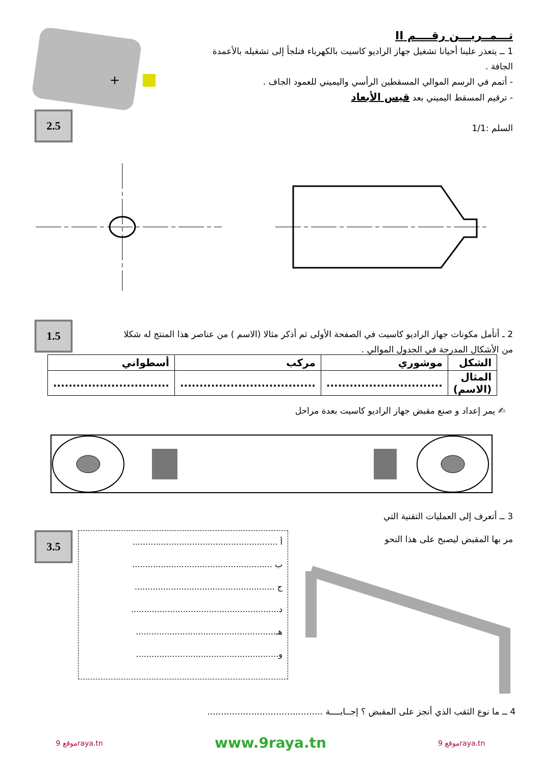2.5
1.5
3.5
تـــمــريـــن رقــــم II
1 ــ يتعذر علينا أحيانا تشغيل جهاز الراديو كاسيت بالكهرباء فنلجأ إلى تشغيله بالأعمدة الجافة .
- أتمم في الرسم الموالي المسقطين الرأسي واليميني للعمود الجاف .
- ترقيم المسقط اليميني بعد قيس الأبعاد
السلم :1/1
+
2 ـ أتأمل مكونات جهاز الراديو كاسيت في الصفحة الأولى ثم أذكر مثالا (الاسم ) من عناصر هذا المنتج له شكلا من الأشكال المدرجة في الجدول الموالي .
| الشكل | موشوري | مركب | أسطواني |
| المثال (الاسم) | .............................. | ................................... | .............................. |
✍ يمر إعداد و صنع مقبض جهاز الراديو كاسيت بعدة مراحل
3 ــ أتعرف إلى العمليات التقنية التي
مر بها المقبض ليصبح على هذا النحو
أ ........................................................
ب ......................................................
ج ......................................................
د.........................................................
هـ......................................................
و.......................................................
4 ــ ما نوع الثقب الذي أنجز على المقبض ؟ إجــابــــة ..........................................
موقع 9raya.tn www.9raya.tn موقع 9raya.tn